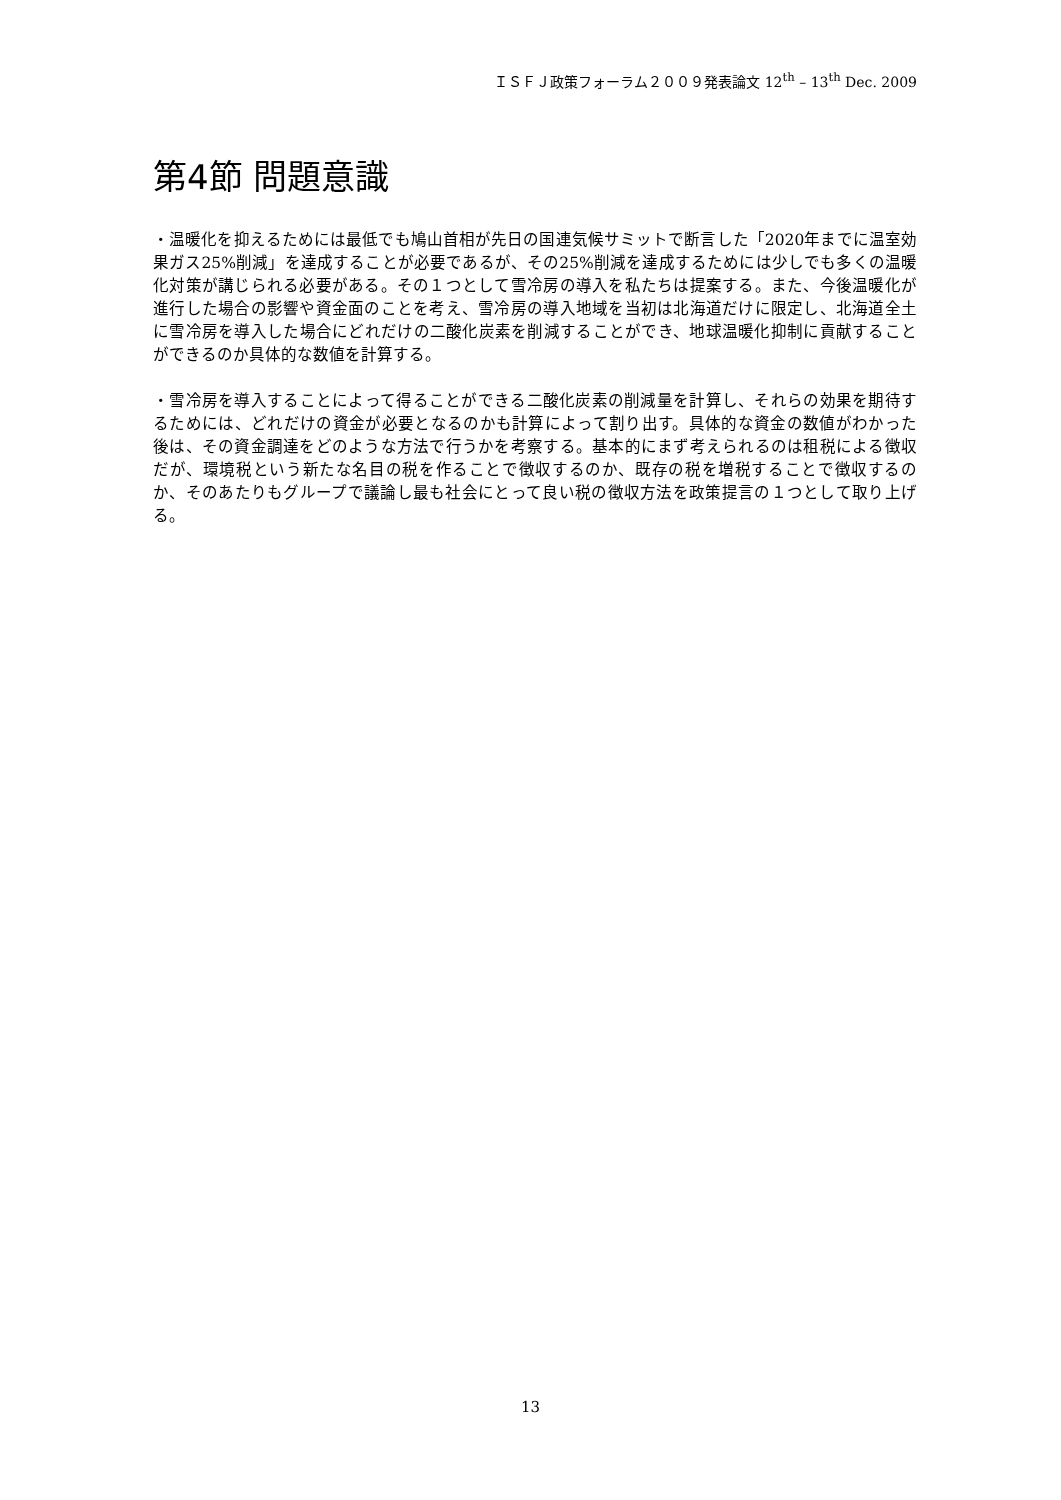ＩＳＦＪ政策フォーラム２００９発表論文 12<sup>th</sup> – 13<sup>th</sup> Dec. 2009
第4節 問題意識
・温暖化を抑えるためには最低でも鳩山首相が先日の国連気候サミットで断言した「2020年までに温室効果ガス25%削減」を達成することが必要であるが、その25%削減を達成するためには少しでも多くの温暖化対策が講じられる必要がある。その１つとして雪冷房の導入を私たちは提案する。また、今後温暖化が進行した場合の影響や資金面のことを考え、雪冷房の導入地域を当初は北海道だけに限定し、北海道全土に雪冷房を導入した場合にどれだけの二酸化炭素を削減することができ、地球温暖化抑制に貢献することができるのか具体的な数値を計算する。
・雪冷房を導入することによって得ることができる二酸化炭素の削減量を計算し、それらの効果を期待するためには、どれだけの資金が必要となるのかも計算によって割り出す。具体的な資金の数値がわかった後は、その資金調達をどのような方法で行うかを考察する。基本的にまず考えられるのは租税による徴収だが、環境税という新たな名目の税を作ることで徴収するのか、既存の税を増税することで徴収するのか、そのあたりもグループで議論し最も社会にとって良い税の徴収方法を政策提言の１つとして取り上げる。
13